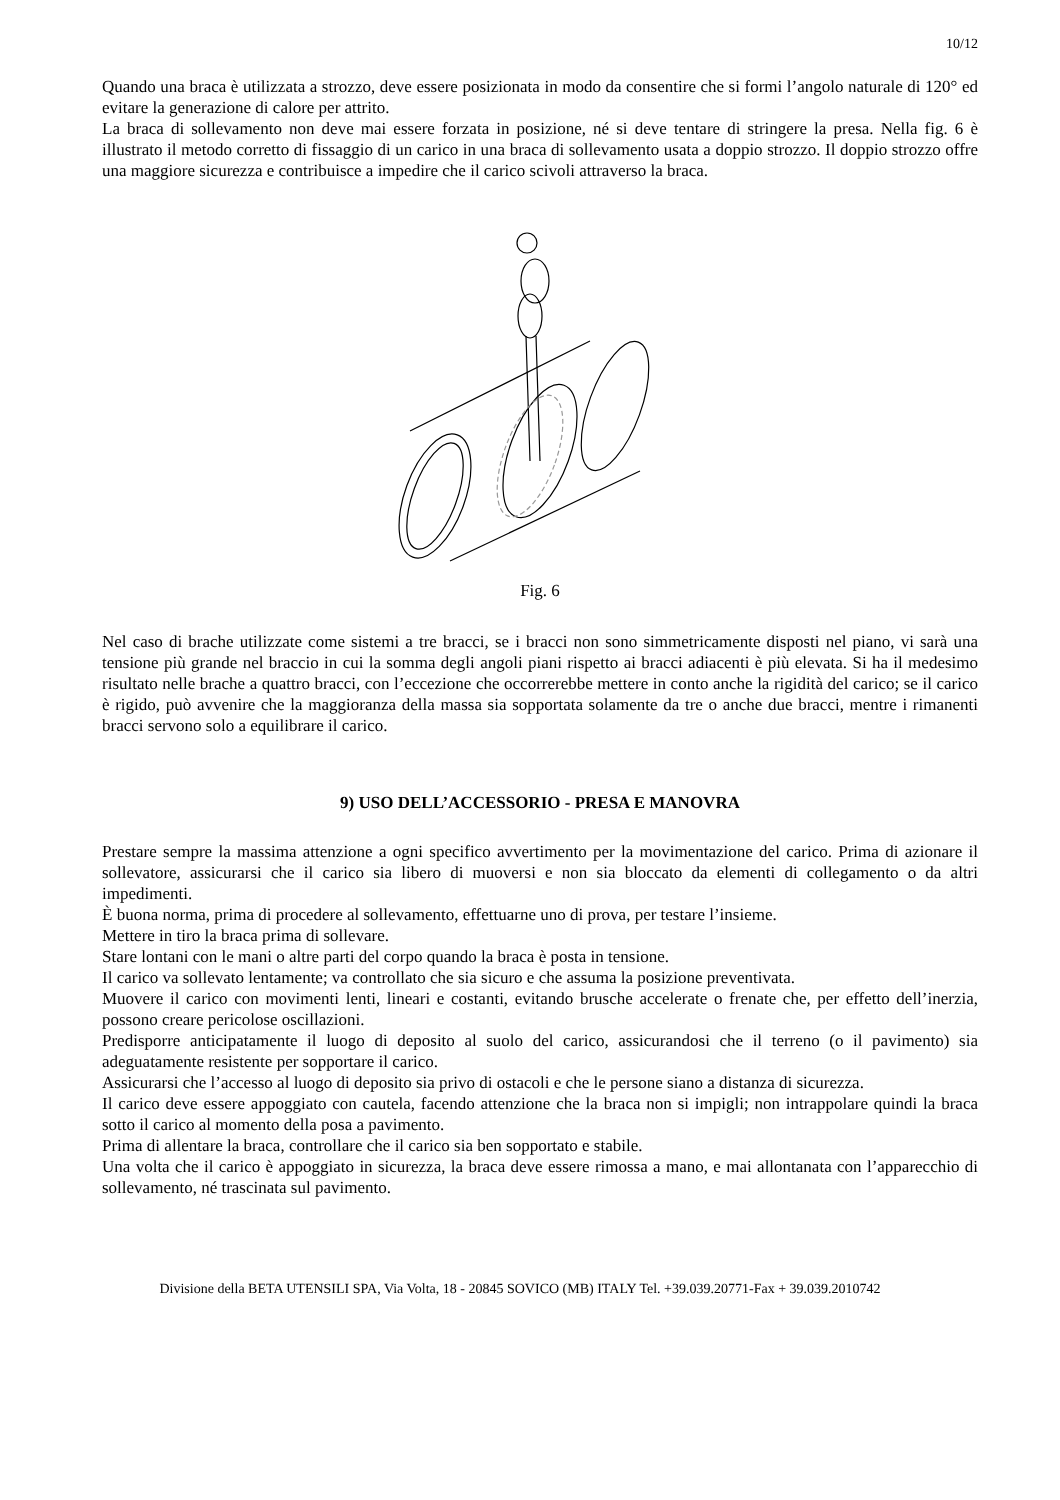10/12
Quando una braca è utilizzata a strozzo, deve essere posizionata in modo da consentire che si formi l’angolo naturale di 120° ed evitare la generazione di calore per attrito.
La braca di sollevamento non deve mai essere forzata in posizione, né si deve tentare di stringere la presa. Nella fig. 6 è illustrato il metodo corretto di fissaggio di un carico in una braca di sollevamento usata a doppio strozzo. Il doppio strozzo offre una maggiore sicurezza e contribuisce a impedire che il carico scivoli attraverso la braca.
Fig. 6
Nel caso di brache utilizzate come sistemi a tre bracci, se i bracci non sono simmetricamente disposti nel piano, vi sarà una tensione più grande nel braccio in cui la somma degli angoli piani rispetto ai bracci adiacenti è più elevata. Si ha il medesimo risultato nelle brache a quattro bracci, con l’eccezione che occorrerebbe mettere in conto anche la rigidità del carico; se il carico è rigido, può avvenire che la maggioranza della massa sia sopportata solamente da tre o anche due bracci, mentre i rimanenti bracci servono solo a equilibrare il carico.
9) USO DELL’ACCESSORIO - PRESA E MANOVRA
Prestare sempre la massima attenzione a ogni specifico avvertimento per la movimentazione del carico. Prima di azionare il sollevatore, assicurarsi che il carico sia libero di muoversi e non sia bloccato da elementi di collegamento o da altri impedimenti.
È buona norma, prima di procedere al sollevamento, effettuarne uno di prova, per testare l’insieme.
Mettere in tiro la braca prima di sollevare.
Stare lontani con le mani o altre parti del corpo quando la braca è posta in tensione.
Il carico va sollevato lentamente; va controllato che sia sicuro e che assuma la posizione preventivata.
Muovere il carico con movimenti lenti, lineari e costanti, evitando brusche accelerate o frenate che, per effetto dell’inerzia, possono creare pericolose oscillazioni.
Predisporre anticipatamente il luogo di deposito al suolo del carico, assicurandosi che il terreno (o il pavimento) sia adeguatamente resistente per sopportare il carico.
Assicurarsi che l’accesso al luogo di deposito sia privo di ostacoli e che le persone siano a distanza di sicurezza.
Il carico deve essere appoggiato con cautela, facendo attenzione che la braca non si impigli; non intrappolare quindi la braca sotto il carico al momento della posa a pavimento.
Prima di allentare la braca, controllare che il carico sia ben sopportato e stabile.
Una volta che il carico è appoggiato in sicurezza, la braca deve essere rimossa a mano, e mai allontanata con l’apparecchio di sollevamento, né trascinata sul pavimento.
Divisione della BETA UTENSILI SPA, Via Volta, 18 - 20845 SOVICO (MB) ITALY Tel. +39.039.20771-Fax + 39.039.2010742